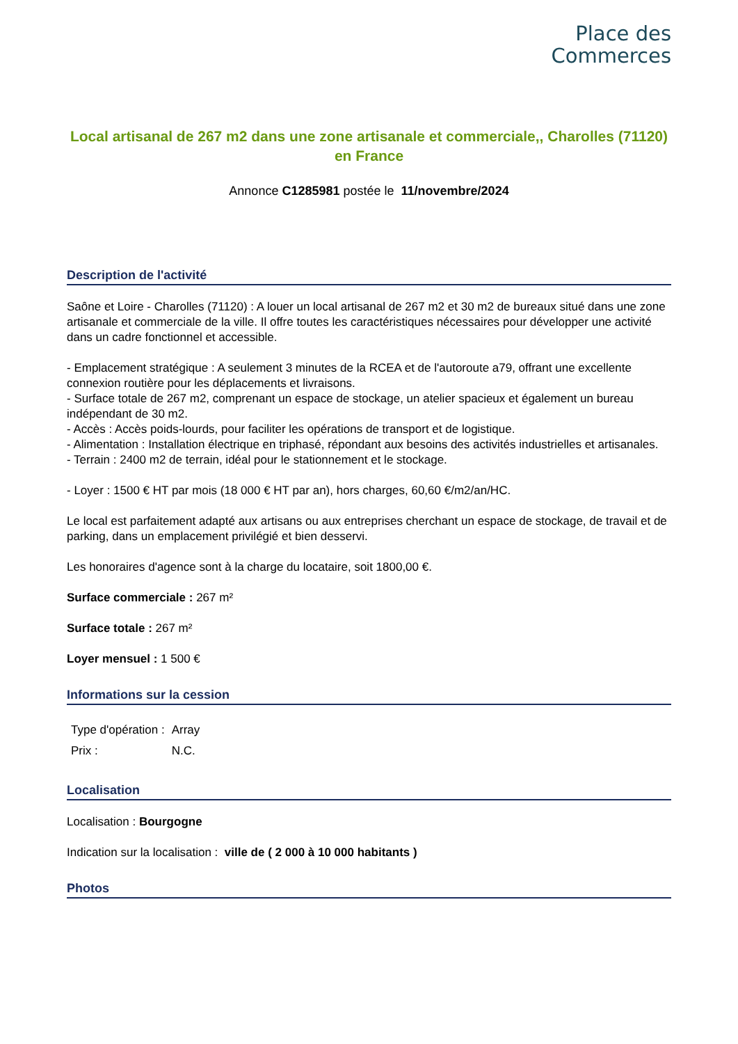Place des
Commerces
Local artisanal de 267 m2 dans une zone artisanale et commerciale,, Charolles (71120) en France
Annonce C1285981 postée le 11/novembre/2024
Description de l'activité
Saône et Loire - Charolles (71120) : A louer un local artisanal de 267 m2 et 30 m2 de bureaux situé dans une zone artisanale et commerciale de la ville. Il offre toutes les caractéristiques nécessaires pour développer une activité dans un cadre fonctionnel et accessible.
- Emplacement stratégique : A seulement 3 minutes de la RCEA et de l'autoroute a79, offrant une excellente connexion routière pour les déplacements et livraisons.
- Surface totale de 267 m2, comprenant un espace de stockage, un atelier spacieux et également un bureau indépendant de 30 m2.
- Accès : Accès poids-lourds, pour faciliter les opérations de transport et de logistique.
- Alimentation : Installation électrique en triphasé, répondant aux besoins des activités industrielles et artisanales.
- Terrain : 2400 m2 de terrain, idéal pour le stationnement et le stockage.
- Loyer : 1500 € HT par mois (18 000 € HT par an), hors charges, 60,60 €/m2/an/HC.
Le local est parfaitement adapté aux artisans ou aux entreprises cherchant un espace de stockage, de travail et de parking, dans un emplacement privilégié et bien desservi.
Les honoraires d'agence sont à la charge du locataire, soit 1800,00 €.
Surface commerciale : 267 m²
Surface totale : 267 m²
Loyer mensuel : 1 500 €
Informations sur la cession
| Type d'opération : | Array |
| Prix : | N.C. |
Localisation
Localisation : Bourgogne
Indication sur la localisation : ville de ( 2 000 à 10 000 habitants )
Photos